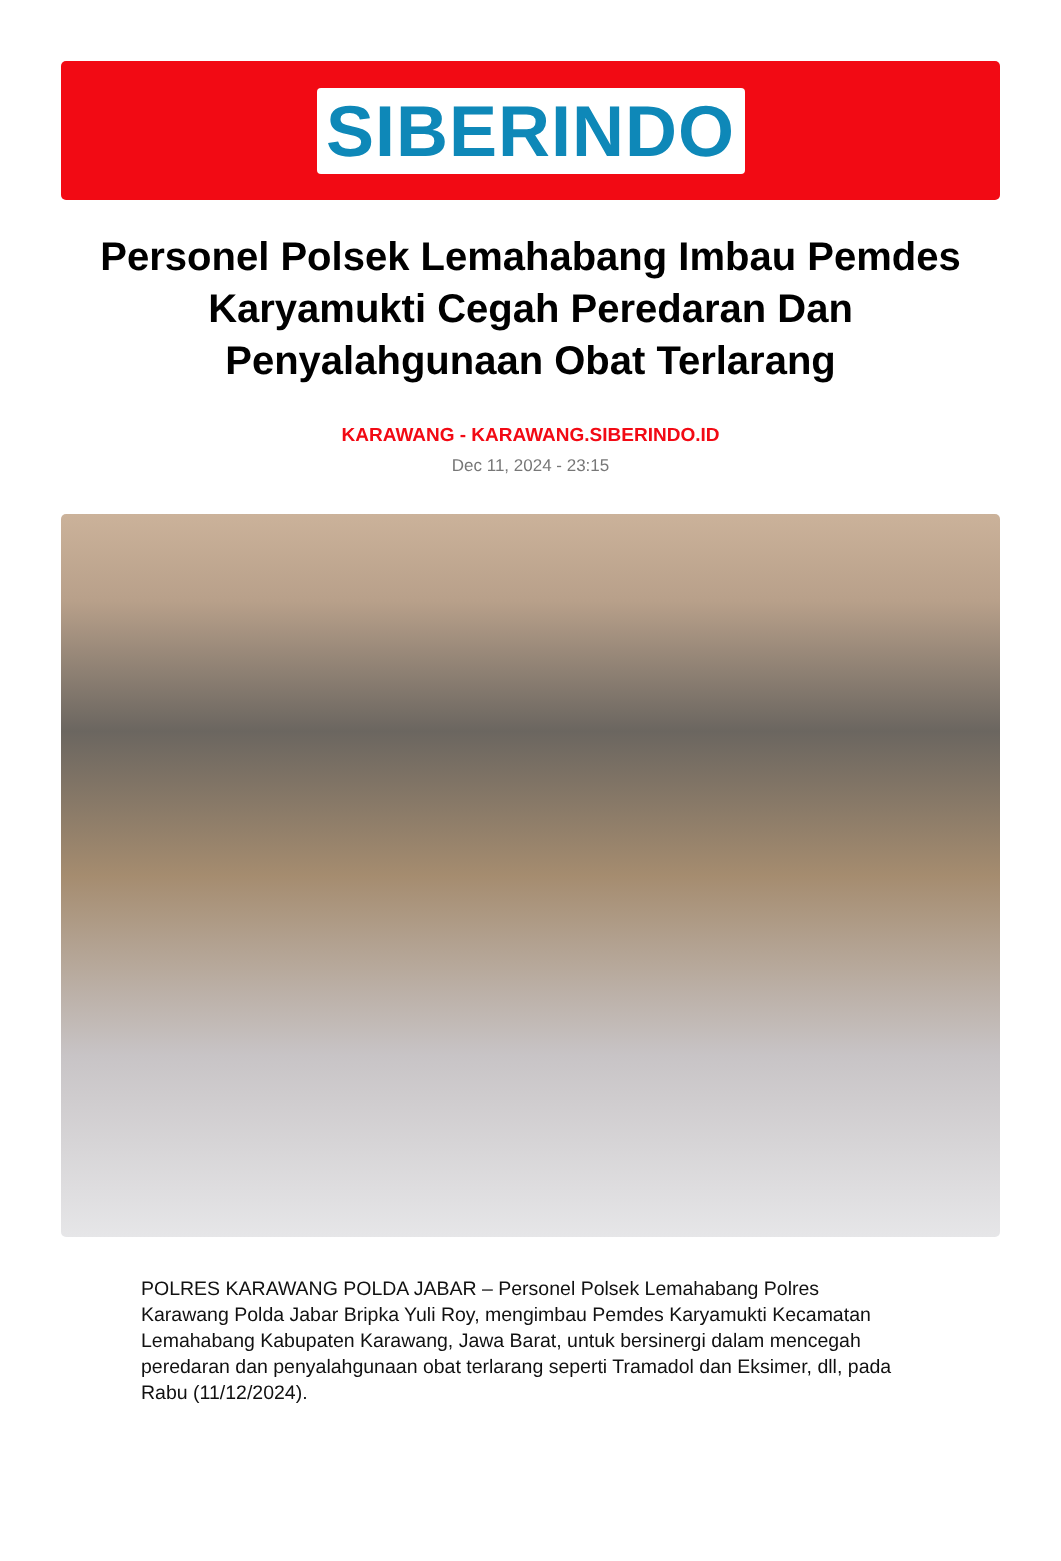SIBERINDO
Personel Polsek Lemahabang Imbau Pemdes Karyamukti Cegah Peredaran Dan Penyalahgunaan Obat Terlarang
KARAWANG - KARAWANG.SIBERINDO.ID
Dec 11, 2024 - 23:15
POLRES KARAWANG POLDA JABAR – Personel Polsek Lemahabang Polres Karawang Polda Jabar Bripka Yuli Roy, mengimbau Pemdes Karyamukti Kecamatan Lemahabang Kabupaten Karawang, Jawa Barat, untuk bersinergi dalam mencegah peredaran dan penyalahgunaan obat terlarang seperti Tramadol dan Eksimer, dll, pada Rabu (11/12/2024).